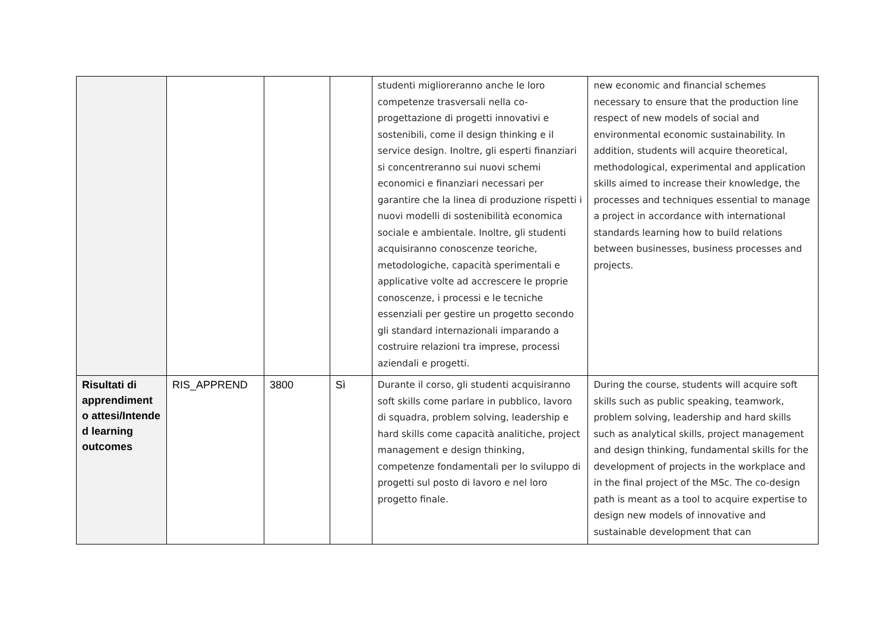| | | | | studenti miglioreranno anche le loro competenze trasversali nella co-progettazione di progetti innovativi e sostenibili, come il design thinking e il service design. Inoltre, gli esperti finanziari si concentreranno sui nuovi schemi economici e finanziari necessari per garantire che la linea di produzione rispetti i nuovi modelli di sostenibilità economica sociale e ambientale. Inoltre, gli studenti acquisiranno conoscenze teoriche, metodologiche, capacità sperimentali e applicative volte ad accrescere le proprie conoscenze, i processi e le tecniche essenziali per gestire un progetto secondo gli standard internazionali imparando a costruire relazioni tra imprese, processi aziendali e progetti. | new economic and financial schemes necessary to ensure that the production line respect of new models of social and environmental economic sustainability. In addition, students will acquire theoretical, methodological, experimental and application skills aimed to increase their knowledge, the processes and techniques essential to manage a project in accordance with international standards learning how to build relations between businesses, business processes and projects. |
| Risultati di apprendiment o attesi/Intende d learning outcomes | RIS_APPREND | 3800 | Sì | Durante il corso, gli studenti acquisiranno soft skills come parlare in pubblico, lavoro di squadra, problem solving, leadership e hard skills come capacità analitiche, project management e design thinking, competenze fondamentali per lo sviluppo di progetti sul posto di lavoro e nel loro progetto finale. | During the course, students will acquire soft skills such as public speaking, teamwork, problem solving, leadership and hard skills such as analytical skills, project management and design thinking, fundamental skills for the development of projects in the workplace and in the final project of the MSc. The co-design path is meant as a tool to acquire expertise to design new models of innovative and sustainable development that can |